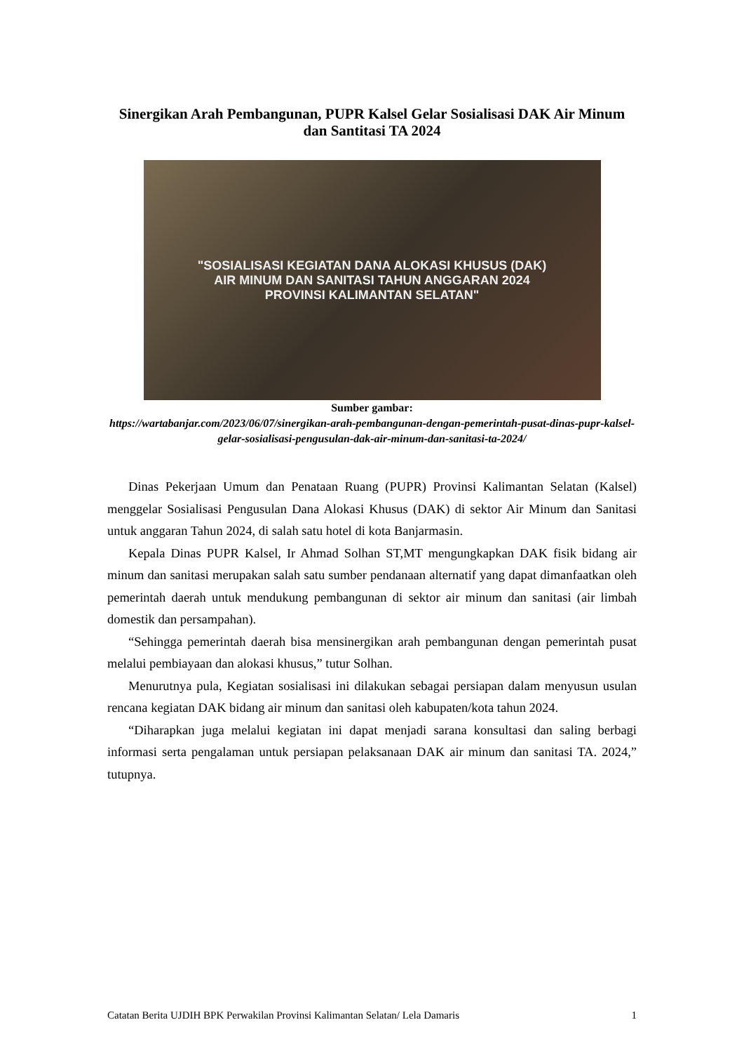Sinergikan Arah Pembangunan, PUPR Kalsel Gelar Sosialisasi DAK Air Minum dan Santitasi TA 2024
"SOSIALISASI KEGIATAN DANA ALOKASI KHUSUS (DAK)
AIR MINUM DAN SANITASI TAHUN ANGGARAN 2024
PROVINSI KALIMANTAN SELATAN"
Sumber gambar:
https://wartabanjar.com/2023/06/07/sinergikan-arah-pembangunan-dengan-pemerintah-pusat-dinas-pupr-kalsel-gelar-sosialisasi-pengusulan-dak-air-minum-dan-sanitasi-ta-2024/
Dinas Pekerjaan Umum dan Penataan Ruang (PUPR) Provinsi Kalimantan Selatan (Kalsel) menggelar Sosialisasi Pengusulan Dana Alokasi Khusus (DAK) di sektor Air Minum dan Sanitasi untuk anggaran Tahun 2024, di salah satu hotel di kota Banjarmasin.
Kepala Dinas PUPR Kalsel, Ir Ahmad Solhan ST,MT mengungkapkan DAK fisik bidang air minum dan sanitasi merupakan salah satu sumber pendanaan alternatif yang dapat dimanfaatkan oleh pemerintah daerah untuk mendukung pembangunan di sektor air minum dan sanitasi (air limbah domestik dan persampahan).
“Sehingga pemerintah daerah bisa mensinergikan arah pembangunan dengan pemerintah pusat melalui pembiayaan dan alokasi khusus,” tutur Solhan.
Menurutnya pula, Kegiatan sosialisasi ini dilakukan sebagai persiapan dalam menyusun usulan rencana kegiatan DAK bidang air minum dan sanitasi oleh kabupaten/kota tahun 2024.
“Diharapkan juga melalui kegiatan ini dapat menjadi sarana konsultasi dan saling berbagi informasi serta pengalaman untuk persiapan pelaksanaan DAK air minum dan sanitasi TA. 2024,” tutupnya.
Catatan Berita UJDIH BPK Perwakilan Provinsi Kalimantan Selatan/ Lela Damaris 1